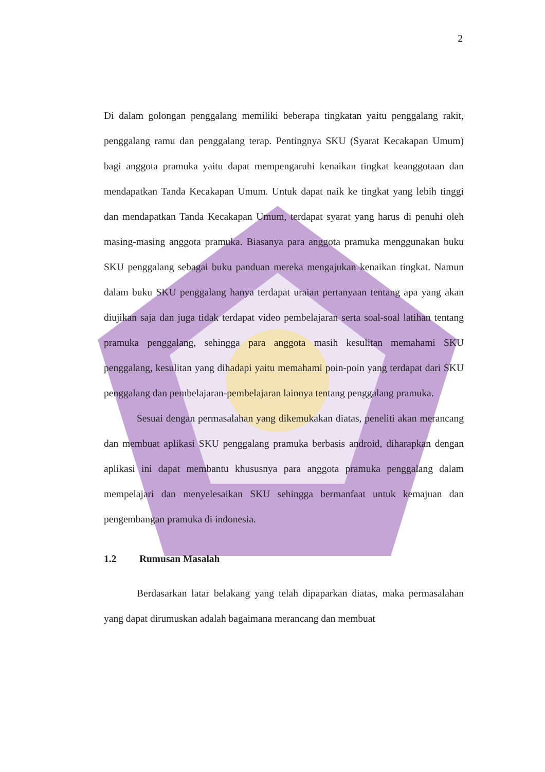2
Di dalam golongan penggalang memiliki beberapa tingkatan yaitu penggalang rakit, penggalang ramu dan penggalang terap. Pentingnya SKU (Syarat Kecakapan Umum) bagi anggota pramuka yaitu dapat mempengaruhi kenaikan tingkat keanggotaan dan mendapatkan Tanda Kecakapan Umum. Untuk dapat naik ke tingkat yang lebih tinggi dan mendapatkan Tanda Kecakapan Umum, terdapat syarat yang harus di penuhi oleh masing-masing anggota pramuka. Biasanya para anggota pramuka menggunakan buku SKU penggalang sebagai buku panduan mereka mengajukan kenaikan tingkat. Namun dalam buku SKU penggalang hanya terdapat uraian pertanyaan tentang apa yang akan diujikan saja dan juga tidak terdapat video pembelajaran serta soal-soal latihan tentang pramuka penggalang, sehingga para anggota masih kesulitan memahami SKU penggalang, kesulitan yang dihadapi yaitu memahami poin-poin yang terdapat dari SKU penggalang dan pembelajaran-pembelajaran lainnya tentang penggalang pramuka.
Sesuai dengan permasalahan yang dikemukakan diatas, peneliti akan merancang dan membuat aplikasi SKU penggalang pramuka berbasis android, diharapkan dengan aplikasi ini dapat membantu khususnya para anggota pramuka penggalang dalam mempelajari dan menyelesaikan SKU sehingga bermanfaat untuk kemajuan dan pengembangan pramuka di indonesia.
1.2 Rumusan Masalah
Berdasarkan latar belakang yang telah dipaparkan diatas, maka permasalahan yang dapat dirumuskan adalah bagaimana merancang dan membuat